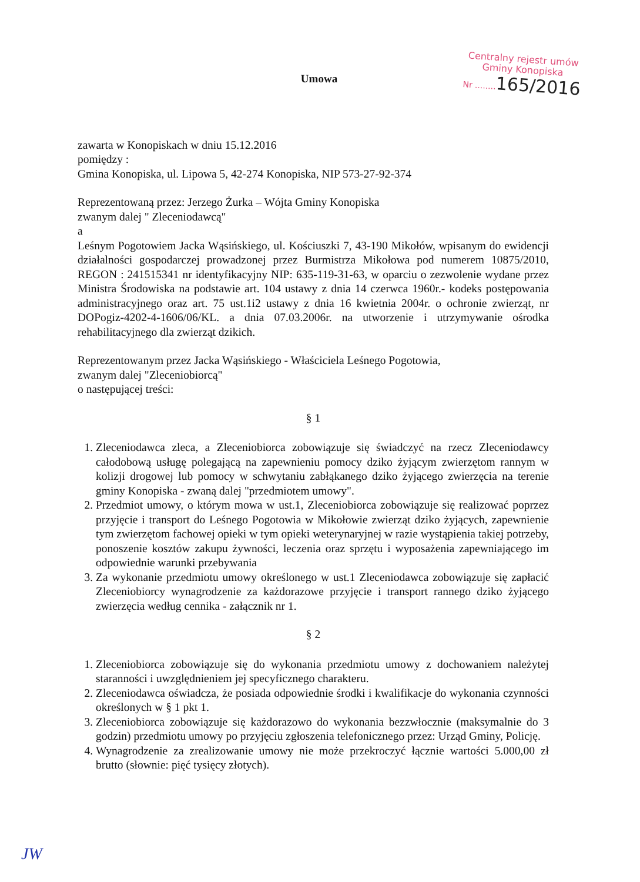Centralny rejestr umów
Gminy Konopiska
Nr ........165/2016
Umowa
zawarta w Konopiskach w dniu 15.12.2016
pomiędzy :
Gmina Konopiska, ul. Lipowa 5, 42-274 Konopiska, NIP 573-27-92-374
Reprezentowaną przez: Jerzego Żurka – Wójta Gminy Konopiska
zwanym dalej " Zleceniodawcą"
a
Leśnym Pogotowiem Jacka Wąsińskiego, ul. Kościuszki 7, 43-190 Mikołów, wpisanym do ewidencji działalności gospodarczej prowadzonej przez Burmistrza Mikołowa pod numerem 10875/2010, REGON : 241515341 nr identyfikacyjny NIP: 635-119-31-63, w oparciu o zezwolenie wydane przez Ministra Środowiska na podstawie art. 104 ustawy z dnia 14 czerwca 1960r.- kodeks postępowania administracyjnego oraz art. 75 ust.1i2 ustawy z dnia 16 kwietnia 2004r. o ochronie zwierząt, nr DOPogiz-4202-4-1606/06/KL. a dnia 07.03.2006r. na utworzenie i utrzymywanie ośrodka rehabilitacyjnego dla zwierząt dzikich.
Reprezentowanym przez Jacka Wąsińskiego - Właściciela Leśnego Pogotowia,
zwanym dalej "Zleceniobiorcą"
o następującej treści:
§ 1
1. Zleceniodawca zleca, a Zleceniobiorca zobowiązuje się świadczyć na rzecz Zleceniodawcy całodobową usługę polegającą na zapewnieniu pomocy dziko żyjącym zwierzętom rannym w kolizji drogowej lub pomocy w schwytaniu zabłąkanego dziko żyjącego zwierzęcia na terenie gminy Konopiska - zwaną dalej "przedmiotem umowy".
2. Przedmiot umowy, o którym mowa w ust.1, Zleceniobiorca zobowiązuje się realizować poprzez przyjęcie i transport do Leśnego Pogotowia w Mikołowie zwierząt dziko żyjących, zapewnienie tym zwierzętom fachowej opieki w tym opieki weterynaryjnej w razie wystąpienia takiej potrzeby, ponoszenie kosztów zakupu żywności, leczenia oraz sprzętu i wyposażenia zapewniającego im odpowiednie warunki przebywania
3. Za wykonanie przedmiotu umowy określonego w ust.1 Zleceniodawca zobowiązuje się zapłacić Zleceniobiorcy wynagrodzenie za każdorazowe przyjęcie i transport rannego dziko żyjącego zwierzęcia według cennika - załącznik nr 1.
§ 2
1. Zleceniobiorca zobowiązuje się do wykonania przedmiotu umowy z dochowaniem należytej staranności i uwzględnieniem jej specyficznego charakteru.
2. Zleceniodawca oświadcza, że posiada odpowiednie środki i kwalifikacje do wykonania czynności określonych w § 1 pkt 1.
3. Zleceniobiorca zobowiązuje się każdorazowo do wykonania bezzwłocznie (maksymalnie do 3 godzin) przedmiotu umowy po przyjęciu zgłoszenia telefonicznego przez: Urząd Gminy, Policję.
4. Wynagrodzenie za zrealizowanie umowy nie może przekroczyć łącznie wartości 5.000,00 zł brutto (słownie: pięć tysięcy złotych).
JW